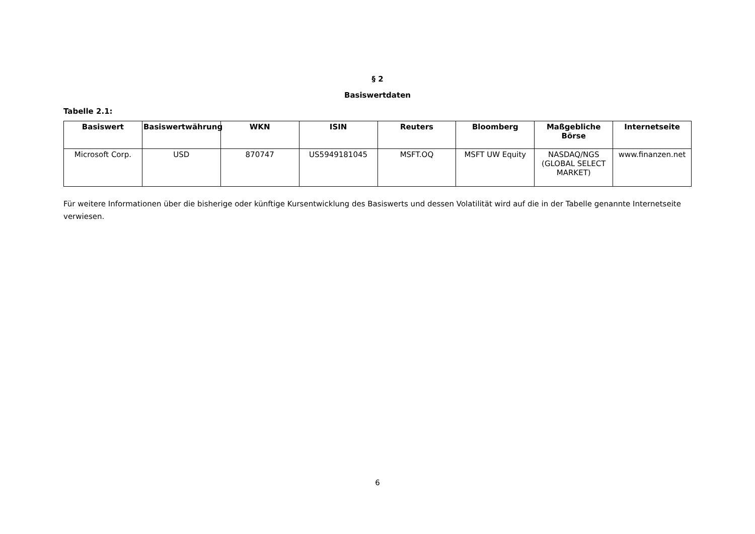§ 2
Basiswertdaten
Tabelle 2.1:
| Basiswert | Basiswertwährung | WKN | ISIN | Reuters | Bloomberg | Maßgebliche Börse | Internetseite |
| --- | --- | --- | --- | --- | --- | --- | --- |
| Microsoft Corp. | USD | 870747 | US5949181045 | MSFT.OQ | MSFT UW Equity | NASDAQ/NGS (GLOBAL SELECT MARKET) | www.finanzen.net |
Für weitere Informationen über die bisherige oder künftige Kursentwicklung des Basiswerts und dessen Volatilität wird auf die in der Tabelle genannte Internetseite verwiesen.
6